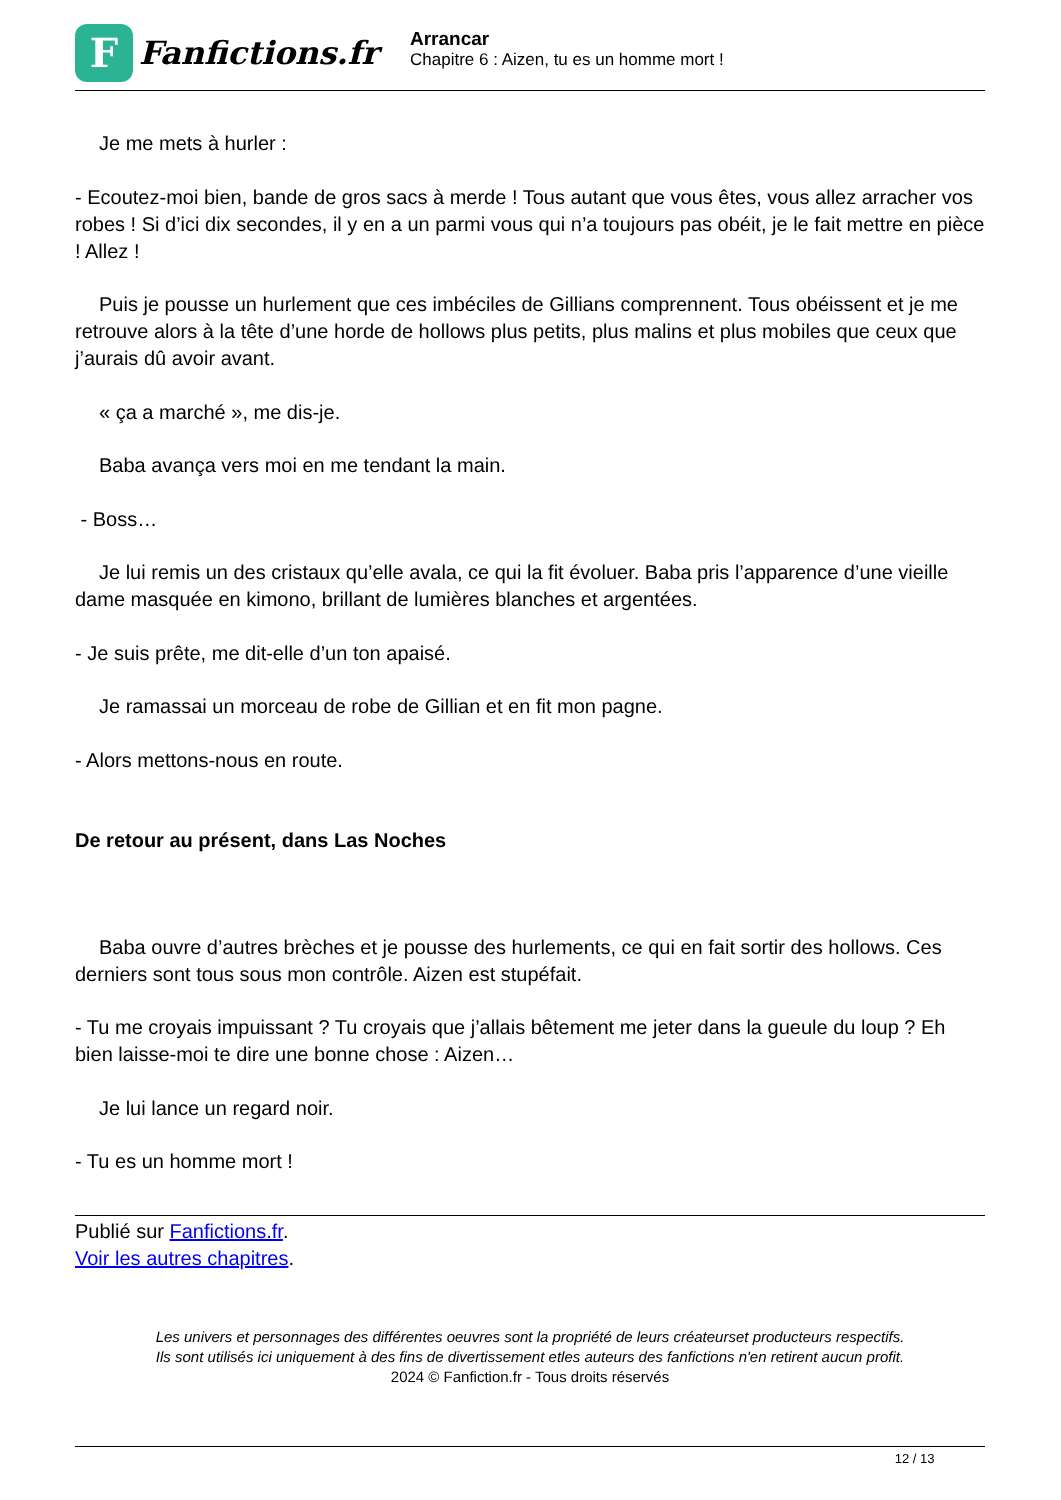F
Fanfictions.fr
Arrancar
Chapitre 6 : Aizen, tu es un homme mort !
Je me mets à hurler :
- Ecoutez-moi bien, bande de gros sacs à merde ! Tous autant que vous êtes, vous allez arracher vos robes ! Si d’ici dix secondes, il y en a un parmi vous qui n’a toujours pas obéit, je le fait mettre en pièce ! Allez !
Puis je pousse un hurlement que ces imbéciles de Gillians comprennent. Tous obéissent et je me retrouve alors à la tête d’une horde de hollows plus petits, plus malins et plus mobiles que ceux que j’aurais dû avoir avant.
« ça a marché », me dis-je.
Baba avança vers moi en me tendant la main.
- Boss…
Je lui remis un des cristaux qu’elle avala, ce qui la fit évoluer. Baba pris l’apparence d’une vieille dame masquée en kimono, brillant de lumières blanches et argentées.
- Je suis prête, me dit-elle d’un ton apaisé.
Je ramassai un morceau de robe de Gillian et en fit mon pagne.
- Alors mettons-nous en route.
De retour au présent, dans Las Noches
Baba ouvre d’autres brèches et je pousse des hurlements, ce qui en fait sortir des hollows. Ces derniers sont tous sous mon contrôle. Aizen est stupéfait.
- Tu me croyais impuissant ? Tu croyais que j’allais bêtement me jeter dans la gueule du loup ? Eh bien laisse-moi te dire une bonne chose : Aizen…
Je lui lance un regard noir.
- Tu es un homme mort !
Publié sur Fanfictions.fr.
Voir les autres chapitres.
Les univers et personnages des différentes oeuvres sont la propriété de leurs créateurset producteurs respectifs.
Ils sont utilisés ici uniquement à des fins de divertissement etles auteurs des fanfictions n'en retirent aucun profit.
2024 © Fanfiction.fr - Tous droits réservés
12 / 13